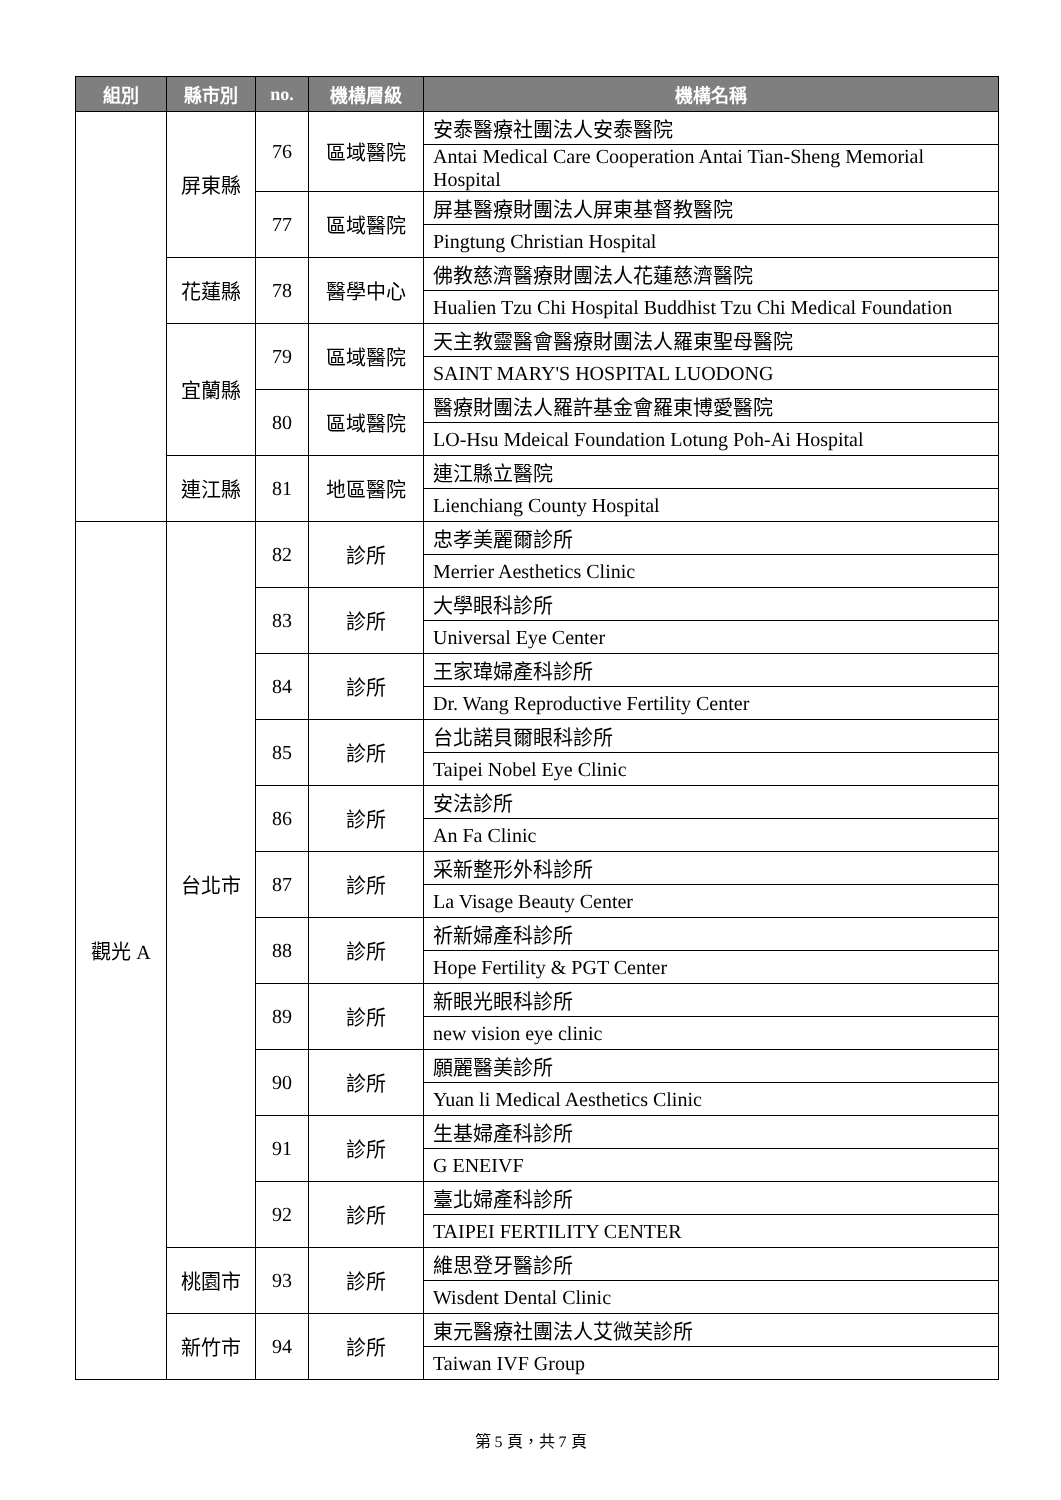| 組別 | 縣市別 | no. | 機構層級 | 機構名稱 |
| --- | --- | --- | --- | --- |
| | 屏東縣 | 76 | 區域醫院 | 安泰醫療社團法人安泰醫院 |
| | | | | Antai Medical Care Cooperation Antai Tian-Sheng Memorial Hospital |
| | | 77 | 區域醫院 | 屏基醫療財團法人屏東基督教醫院 |
| | | | | Pingtung Christian Hospital |
| | 花蓮縣 | 78 | 醫學中心 | 佛教慈濟醫療財團法人花蓮慈濟醫院 |
| | | | | Hualien Tzu Chi Hospital Buddhist Tzu Chi Medical Foundation |
| | 宜蘭縣 | 79 | 區域醫院 | 天主教靈醫會醫療財團法人羅東聖母醫院 |
| | | | | SAINT MARY'S HOSPITAL LUODONG |
| | | 80 | 區域醫院 | 醫療財團法人羅許基金會羅東博愛醫院 |
| | | | | LO-Hsu Mdeical Foundation Lotung Poh-Ai Hospital |
| | 連江縣 | 81 | 地區醫院 | 連江縣立醫院 |
| | | | | Lienchiang County Hospital |
| 觀光 A | 台北市 | 82 | 診所 | 忠孝美麗爾診所 |
| | | | | Merrier Aesthetics Clinic |
| | | 83 | 診所 | 大學眼科診所 |
| | | | | Universal Eye Center |
| | | 84 | 診所 | 王家瑋婦產科診所 |
| | | | | Dr. Wang Reproductive Fertility Center |
| | | 85 | 診所 | 台北諾貝爾眼科診所 |
| | | | | Taipei Nobel Eye Clinic |
| | | 86 | 診所 | 安法診所 |
| | | | | An Fa Clinic |
| | | 87 | 診所 | 采新整形外科診所 |
| | | | | La Visage Beauty Center |
| | | 88 | 診所 | 祈新婦產科診所 |
| | | | | Hope Fertility & PGT Center |
| | | 89 | 診所 | 新眼光眼科診所 |
| | | | | new vision eye clinic |
| | | 90 | 診所 | 願麗醫美診所 |
| | | | | Yuan li Medical Aesthetics Clinic |
| | | 91 | 診所 | 生基婦產科診所 |
| | | | | G ENEIVF |
| | | 92 | 診所 | 臺北婦產科診所 |
| | | | | TAIPEI FERTILITY CENTER |
| | 桃園市 | 93 | 診所 | 維思登牙醫診所 |
| | | | | Wisdent Dental Clinic |
| | 新竹市 | 94 | 診所 | 東元醫療社團法人艾微芙診所 |
| | | | | Taiwan IVF Group |
第 5 頁，共 7 頁